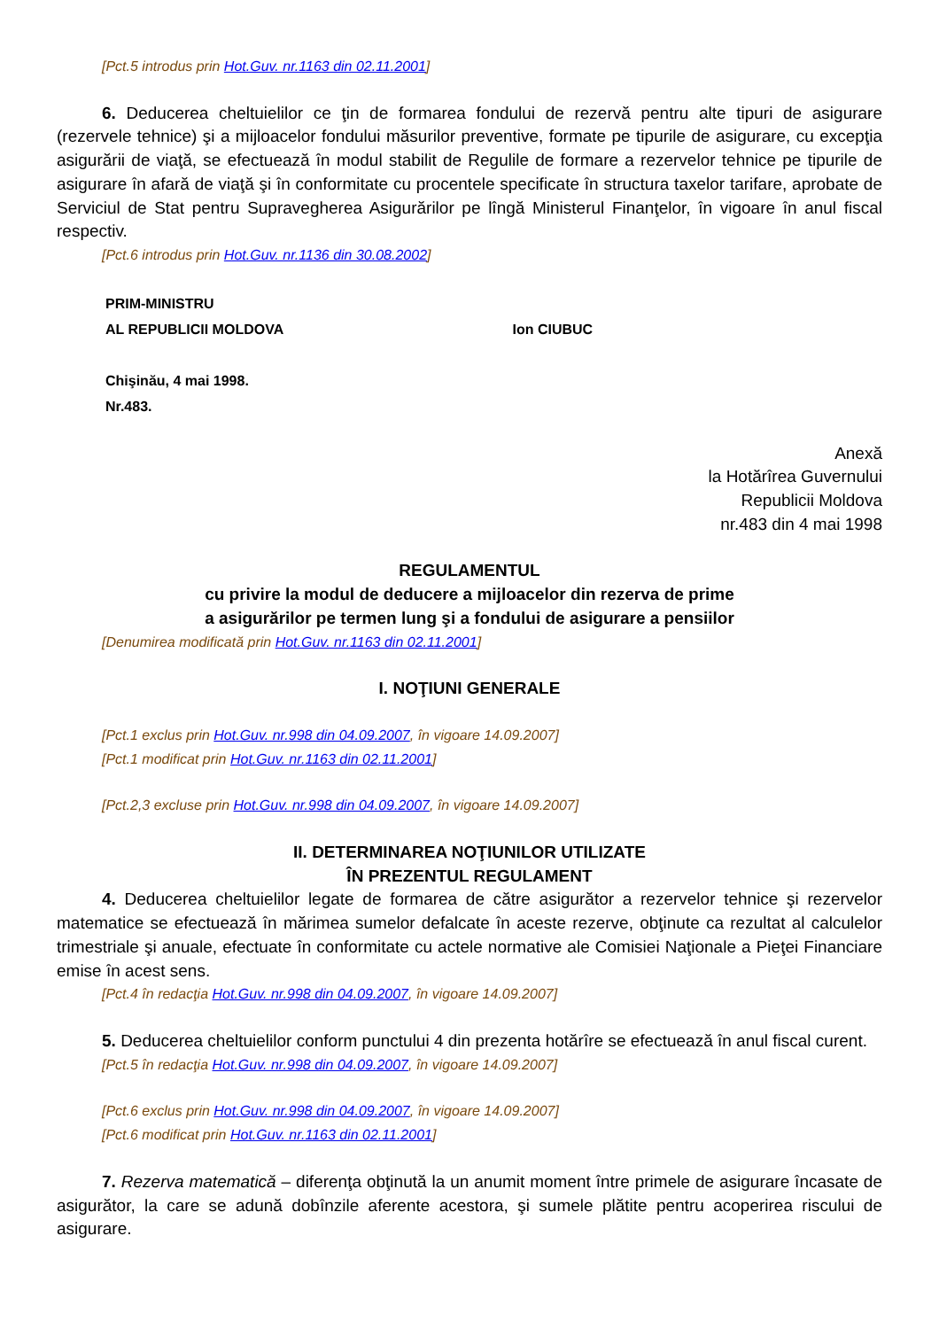[Pct.5 introdus prin Hot.Guv. nr.1163 din 02.11.2001]
6. Deducerea cheltuielilor ce ţin de formarea fondului de rezervă pentru alte tipuri de asigurare (rezervele tehnice) şi a mijloacelor fondului măsurilor preventive, formate pe tipurile de asigurare, cu excepţia asigurării de viaţă, se efectuează în modul stabilit de Regulile de formare a rezervelor tehnice pe tipurile de asigurare în afară de viaţă şi în conformitate cu procentele specificate în structura taxelor tarifare, aprobate de Serviciul de Stat pentru Supravegherea Asigurărilor pe lîngă Ministerul Finanţelor, în vigoare în anul fiscal respectiv.
[Pct.6 introdus prin Hot.Guv. nr.1136 din 30.08.2002]
PRIM-MINISTRU
AL REPUBLICII MOLDOVA Ion CIUBUC
Chişinău, 4 mai 1998.
Nr.483.
Anexă
la Hotărîrea Guvernului
Republicii Moldova
nr.483 din 4 mai 1998
REGULAMENTUL
cu privire la modul de deducere a mijloacelor din rezerva de prime
a asigurărilor pe termen lung şi a fondului de asigurare a pensiilor
[Denumirea modificată prin Hot.Guv. nr.1163 din 02.11.2001]
I. NOŢIUNI GENERALE
[Pct.1 exclus prin Hot.Guv. nr.998 din 04.09.2007, în vigoare 14.09.2007]
[Pct.1 modificat prin Hot.Guv. nr.1163 din 02.11.2001]
[Pct.2,3 excluse prin Hot.Guv. nr.998 din 04.09.2007, în vigoare 14.09.2007]
II. DETERMINAREA NOŢIUNILOR UTILIZATE
ÎN PREZENTUL REGULAMENT
4. Deducerea cheltuielilor legate de formarea de către asigurător a rezervelor tehnice şi rezervelor matematice se efectuează în mărimea sumelor defalcate în aceste rezerve, obţinute ca rezultat al calculelor trimestriale şi anuale, efectuate în conformitate cu actele normative ale Comisiei Naţionale a Pieţei Financiare emise în acest sens.
[Pct.4 în redacţia Hot.Guv. nr.998 din 04.09.2007, în vigoare 14.09.2007]
5. Deducerea cheltuielilor conform punctului 4 din prezenta hotărîre se efectuează în anul fiscal curent.
[Pct.5 în redacţia Hot.Guv. nr.998 din 04.09.2007, în vigoare 14.09.2007]
[Pct.6 exclus prin Hot.Guv. nr.998 din 04.09.2007, în vigoare 14.09.2007]
[Pct.6 modificat prin Hot.Guv. nr.1163 din 02.11.2001]
7. Rezerva matematică – diferenţa obţinută la un anumit moment între primele de asigurare încasate de asigurător, la care se adună dobînzile aferente acestora, şi sumele plătite pentru acoperirea riscului de asigurare.